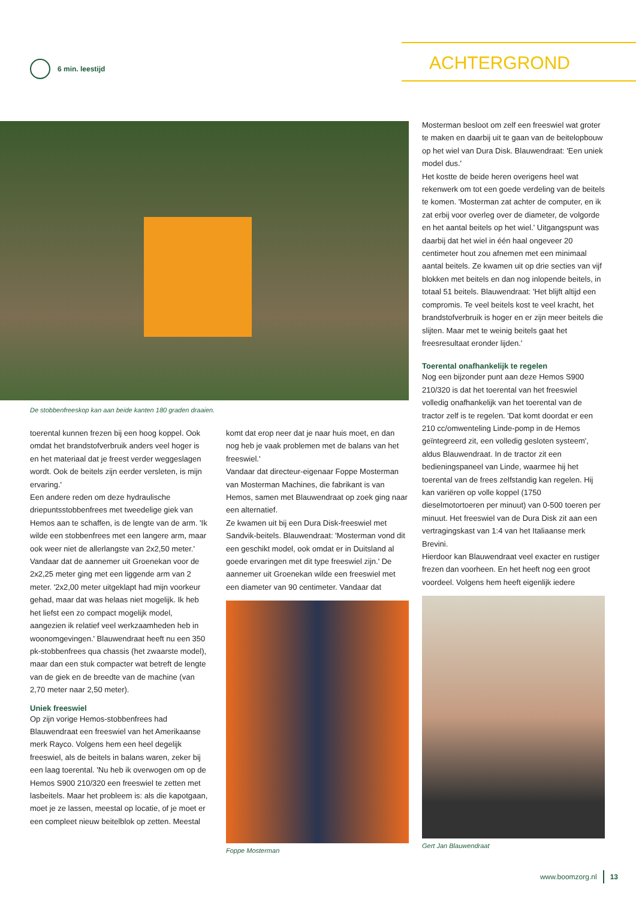6 min. leestijd ACHTERGROND
De stobbenfreeskop kan aan beide kanten 180 graden draaien.
toerental kunnen frezen bij een hoog koppel. Ook omdat het brandstofverbruik anders veel hoger is en het materiaal dat je freest verder weggeslagen wordt. Ook de beitels zijn eerder versleten, is mijn ervaring.'
Een andere reden om deze hydraulische driepuntsstobbenfrees met tweedelige giek van Hemos aan te schaffen, is de lengte van de arm. 'Ik wilde een stobbenfrees met een langere arm, maar ook weer niet de allerlangste van 2x2,50 meter.' Vandaar dat de aannemer uit Groenekan voor de 2x2,25 meter ging met een liggende arm van 2 meter. '2x2,00 meter uitgeklapt had mijn voorkeur gehad, maar dat was helaas niet mogelijk. Ik heb het liefst een zo compact mogelijk model, aangezien ik relatief veel werkzaamheden heb in woonomgevingen.' Blauwendraat heeft nu een 350 pk-stobbenfrees qua chassis (het zwaarste model), maar dan een stuk compacter wat betreft de lengte van de giek en de breedte van de machine (van 2,70 meter naar 2,50 meter).
Uniek freeswiel
Op zijn vorige Hemos-stobbenfrees had Blauwendraat een freeswiel van het Amerikaanse merk Rayco. Volgens hem een heel degelijk freeswiel, als de beitels in balans waren, zeker bij een laag toerental. 'Nu heb ik overwogen om op de Hemos S900 210/320 een freeswiel te zetten met lasbeitels. Maar het probleem is: als die kapotgaan, moet je ze lassen, meestal op locatie, of je moet er een compleet nieuw beitelblok op zetten. Meestal
komt dat erop neer dat je naar huis moet, en dan nog heb je vaak problemen met de balans van het freeswiel.'
Vandaar dat directeur-eigenaar Foppe Mosterman van Mosterman Machines, die fabrikant is van Hemos, samen met Blauwendraat op zoek ging naar een alternatief.
Ze kwamen uit bij een Dura Disk-freeswiel met Sandvik-beitels. Blauwendraat: 'Mosterman vond dit een geschikt model, ook omdat er in Duitsland al goede ervaringen met dit type freeswiel zijn.' De aannemer uit Groenekan wilde een freeswiel met een diameter van 90 centimeter. Vandaar dat
Foppe Mosterman
Mosterman besloot om zelf een freeswiel wat groter te maken en daarbij uit te gaan van de beitelopbouw op het wiel van Dura Disk. Blauwendraat: 'Een uniek model dus.'
Het kostte de beide heren overigens heel wat rekenwerk om tot een goede verdeling van de beitels te komen. 'Mosterman zat achter de computer, en ik zat erbij voor overleg over de diameter, de volgorde en het aantal beitels op het wiel.' Uitgangspunt was daarbij dat het wiel in één haal ongeveer 20 centimeter hout zou afnemen met een minimaal aantal beitels. Ze kwamen uit op drie secties van vijf blokken met beitels en dan nog inlopende beitels, in totaal 51 beitels. Blauwendraat: 'Het blijft altijd een compromis. Te veel beitels kost te veel kracht, het brandstofverbruik is hoger en er zijn meer beitels die slijten. Maar met te weinig beitels gaat het freesresultaat eronder lijden.'
Toerental onafhankelijk te regelen
Nog een bijzonder punt aan deze Hemos S900 210/320 is dat het toerental van het freeswiel volledig onafhankelijk van het toerental van de tractor zelf is te regelen. 'Dat komt doordat er een 210 cc/omwenteling Linde-pomp in de Hemos geïntegreerd zit, een volledig gesloten systeem', aldus Blauwendraat. In de tractor zit een bedieningspaneel van Linde, waarmee hij het toerental van de frees zelfstandig kan regelen. Hij kan variëren op volle koppel (1750 dieselmotortoeren per minuut) van 0-500 toeren per minuut. Het freeswiel van de Dura Disk zit aan een vertragingskast van 1:4 van het Italiaanse merk Brevini.
Hierdoor kan Blauwendraat veel exacter en rustiger frezen dan voorheen. En het heeft nog een groot voordeel. Volgens hem heeft eigenlijk iedere
Gert Jan Blauwendraat
www.boomzorg.nl 13